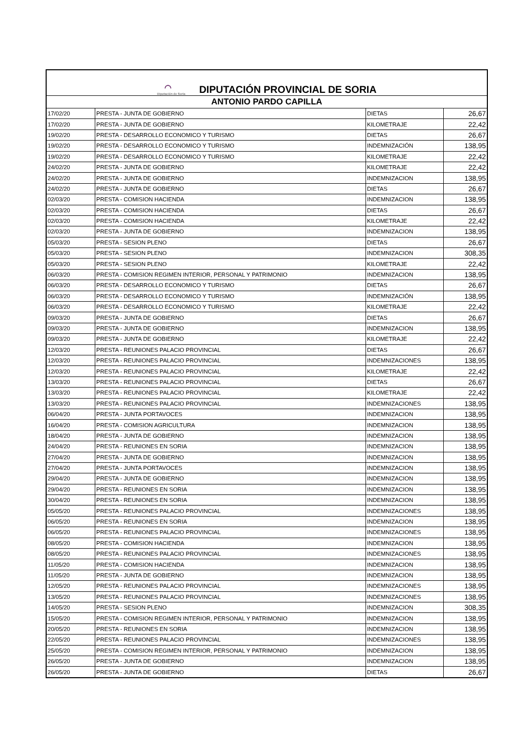| ◠ Diputación de Soria DIPUTACIÓN PROVINCIAL DE SORIA | | | |
| ANTONIO PARDO CAPILLA | | | |
| 17/02/20 | PRESTA - JUNTA DE GOBIERNO | DIETAS | 26,67 |
| 17/02/20 | PRESTA - JUNTA DE GOBIERNO | KILOMETRAJE | 22,42 |
| 19/02/20 | PRESTA - DESARROLLO ECONOMICO Y TURISMO | DIETAS | 26,67 |
| 19/02/20 | PRESTA - DESARROLLO ECONOMICO Y TURISMO | INDEMNIZACIÓN | 138,95 |
| 19/02/20 | PRESTA - DESARROLLO ECONOMICO Y TURISMO | KILOMETRAJE | 22,42 |
| 24/02/20 | PRESTA - JUNTA DE GOBIERNO | KILOMETRAJE | 22,42 |
| 24/02/20 | PRESTA - JUNTA DE GOBIERNO | INDEMNIZACION | 138,95 |
| 24/02/20 | PRESTA - JUNTA DE GOBIERNO | DIETAS | 26,67 |
| 02/03/20 | PRESTA - COMISION HACIENDA | INDEMNIZACION | 138,95 |
| 02/03/20 | PRESTA - COMISION HACIENDA | DIETAS | 26,67 |
| 02/03/20 | PRESTA - COMISION HACIENDA | KILOMETRAJE | 22,42 |
| 02/03/20 | PRESTA - JUNTA DE GOBIERNO | INDEMNIZACION | 138,95 |
| 05/03/20 | PRESTA - SESION PLENO | DIETAS | 26,67 |
| 05/03/20 | PRESTA - SESION PLENO | INDEMNIZACION | 308,35 |
| 05/03/20 | PRESTA - SESION PLENO | KILOMETRAJE | 22,42 |
| 06/03/20 | PRESTA - COMISION REGIMEN INTERIOR, PERSONAL Y PATRIMONIO | INDEMNIZACION | 138,95 |
| 06/03/20 | PRESTA - DESARROLLO ECONOMICO Y TURISMO | DIETAS | 26,67 |
| 06/03/20 | PRESTA - DESARROLLO ECONOMICO Y TURISMO | INDEMNIZACIÓN | 138,95 |
| 06/03/20 | PRESTA - DESARROLLO ECONOMICO Y TURISMO | KILOMETRAJE | 22,42 |
| 09/03/20 | PRESTA - JUNTA DE GOBIERNO | DIETAS | 26,67 |
| 09/03/20 | PRESTA - JUNTA DE GOBIERNO | INDEMNIZACION | 138,95 |
| 09/03/20 | PRESTA - JUNTA DE GOBIERNO | KILOMETRAJE | 22,42 |
| 12/03/20 | PRESTA - REUNIONES PALACIO PROVINCIAL | DIETAS | 26,67 |
| 12/03/20 | PRESTA - REUNIONES PALACIO PROVINCIAL | INDEMNIZACIONES | 138,95 |
| 12/03/20 | PRESTA - REUNIONES PALACIO PROVINCIAL | KILOMETRAJE | 22,42 |
| 13/03/20 | PRESTA - REUNIONES PALACIO PROVINCIAL | DIETAS | 26,67 |
| 13/03/20 | PRESTA - REUNIONES PALACIO PROVINCIAL | KILOMETRAJE | 22,42 |
| 13/03/20 | PRESTA - REUNIONES PALACIO PROVINCIAL | INDEMNIZACIONES | 138,95 |
| 06/04/20 | PRESTA - JUNTA PORTAVOCES | INDEMNIZACION | 138,95 |
| 16/04/20 | PRESTA - COMISION AGRICULTURA | INDEMNIZACION | 138,95 |
| 18/04/20 | PRESTA - JUNTA DE GOBIERNO | INDEMNIZACION | 138,95 |
| 24/04/20 | PRESTA - REUNIONES EN SORIA | INDEMNIZACION | 138,95 |
| 27/04/20 | PRESTA - JUNTA DE GOBIERNO | INDEMNIZACION | 138,95 |
| 27/04/20 | PRESTA - JUNTA PORTAVOCES | INDEMNIZACION | 138,95 |
| 29/04/20 | PRESTA - JUNTA DE GOBIERNO | INDEMNIZACION | 138,95 |
| 29/04/20 | PRESTA - REUNIONES EN SORIA | INDEMNIZACION | 138,95 |
| 30/04/20 | PRESTA - REUNIONES EN SORIA | INDEMNIZACION | 138,95 |
| 05/05/20 | PRESTA - REUNIONES PALACIO PROVINCIAL | INDEMNIZACIONES | 138,95 |
| 06/05/20 | PRESTA - REUNIONES EN SORIA | INDEMNIZACION | 138,95 |
| 06/05/20 | PRESTA - REUNIONES PALACIO PROVINCIAL | INDEMNIZACIONES | 138,95 |
| 08/05/20 | PRESTA - COMISION HACIENDA | INDEMNIZACION | 138,95 |
| 08/05/20 | PRESTA - REUNIONES PALACIO PROVINCIAL | INDEMNIZACIONES | 138,95 |
| 11/05/20 | PRESTA - COMISION HACIENDA | INDEMNIZACION | 138,95 |
| 11/05/20 | PRESTA - JUNTA DE GOBIERNO | INDEMNIZACION | 138,95 |
| 12/05/20 | PRESTA - REUNIONES PALACIO PROVINCIAL | INDEMNIZACIONES | 138,95 |
| 13/05/20 | PRESTA - REUNIONES PALACIO PROVINCIAL | INDEMNIZACIONES | 138,95 |
| 14/05/20 | PRESTA - SESION PLENO | INDEMNIZACION | 308,35 |
| 15/05/20 | PRESTA - COMISION REGIMEN INTERIOR, PERSONAL Y PATRIMONIO | INDEMNIZACION | 138,95 |
| 20/05/20 | PRESTA - REUNIONES EN SORIA | INDEMNIZACION | 138,95 |
| 22/05/20 | PRESTA - REUNIONES PALACIO PROVINCIAL | INDEMNIZACIONES | 138,95 |
| 25/05/20 | PRESTA - COMISION REGIMEN INTERIOR, PERSONAL Y PATRIMONIO | INDEMNIZACION | 138,95 |
| 26/05/20 | PRESTA - JUNTA DE GOBIERNO | INDEMNIZACION | 138,95 |
| 26/05/20 | PRESTA - JUNTA DE GOBIERNO | DIETAS | 26,67 |